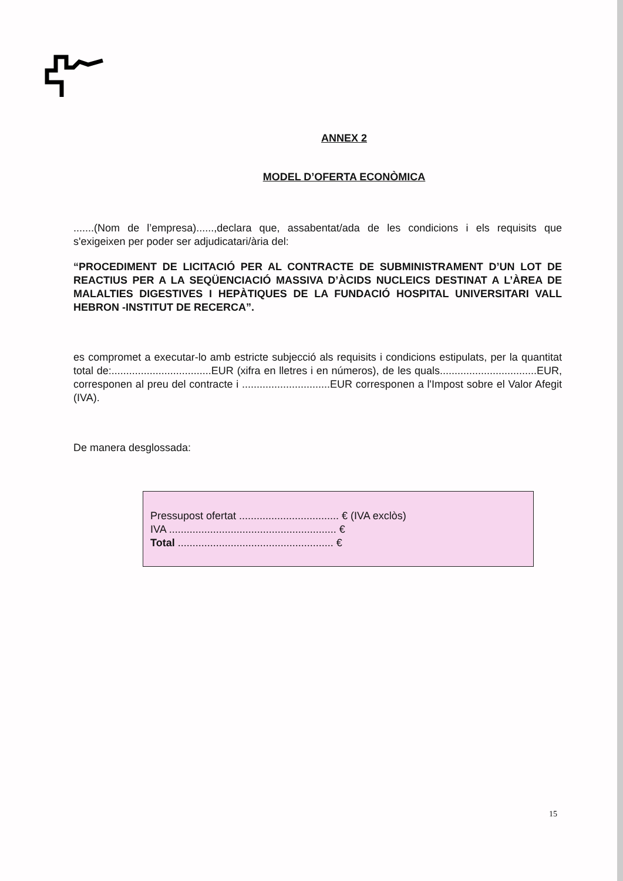ANNEX 2
MODEL D’OFERTA ECONÒMICA
.......(Nom de l’empresa)......,declara que, assabentat/ada de les condicions i els requisits que s'exigeixen per poder ser adjudicatari/ària del:
“PROCEDIMENT DE LICITACIÓ PER AL CONTRACTE DE SUBMINISTRAMENT D’UN LOT DE REACTIUS PER A LA SEQÜENCIACIÓ MASSIVA D’ÀCIDS NUCLEICS DESTINAT A L’ÀREA DE MALALTIES DIGESTIVES I HEPÀTIQUES DE LA FUNDACIÓ HOSPITAL UNIVERSITARI VALL HEBRON -INSTITUT DE RECERCA”.
es compromet a executar-lo amb estricte subjecció als requisits i condicions estipulats, per la quantitat total de:..................................EUR (xifra en lletres i en números), de les quals.................................EUR, corresponen al preu del contracte i ..............................EUR corresponen a l'Impost sobre el Valor Afegit (IVA).
De manera desglossada:
Pressupost ofertat .................................. € (IVA exclòs)
IVA ......................................................... €
Total ..................................................... €
15